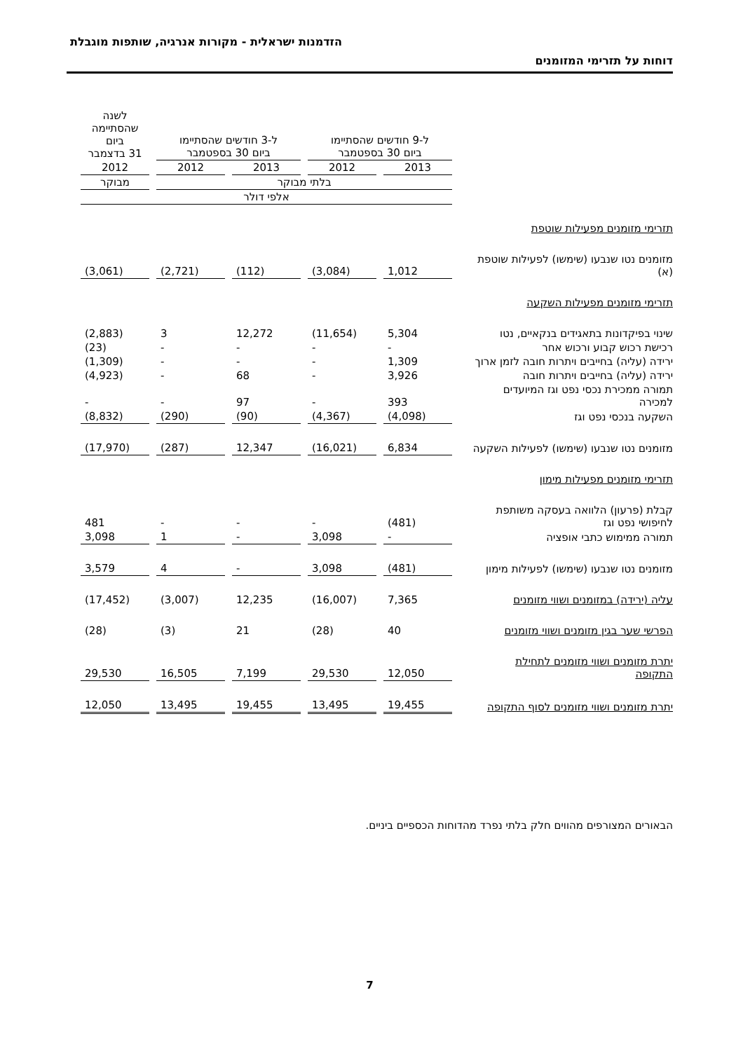הזדמנות ישראלית - מקורות אנרגיה, שותפות מוגבלת
דוחות על תזרימי המזומנים
| | ל-9 חודשים שהסתיימו ביום 30 בספטמבר | | ל-3 חודשים שהסתיימו ביום 30 בספטמבר | | לשנה שהסתיימה ביום 31 בדצמבר |
| | 2013 | 2012 | 2013 | 2012 | 2012 |
| | בלתי מבוקר | | | | מבוקר |
| | אלפי דולר | | | | |
| תזרימי מזומנים מפעילות שוטפת | | | | | |
| מזומנים נטו שנבעו (שימשו) לפעילות שוטפת (א) | 1,012 | (3,084) | (112) | (2,721) | (3,061) |
| תזרימי מזומנים מפעילות השקעה | | | | | |
| שינוי בפיקדונות בתאגידים בנקאיים, נטו | 5,304 | (11,654) | 12,272 | 3 | (2,883) |
| רכישת רכוש קבוע ורכוש אחר | - | - | - | - | (23) |
| ירידה (עליה) בחייבים ויתרות חובה לזמן ארוך | 1,309 | - | - | - | (1,309) |
| ירידה (עליה) בחייבים ויתרות חובה | 3,926 | - | 68 | - | (4,923) |
| תמורה ממכירת נכסי נפט וגז המיועדים למכירה | 393 | - | 97 | - | - |
| השקעה בנכסי נפט וגז | (4,098) | (4,367) | (90) | (290) | (8,832) |
| מזומנים נטו שנבעו (שימשו) לפעילות השקעה | 6,834 | (16,021) | 12,347 | (287) | (17,970) |
| תזרימי מזומנים מפעילות מימון | | | | | |
| קבלת (פרעון) הלוואה בעסקה משותפת לחיפושי נפט וגז | (481) | - | - | - | 481 |
| תמורה ממימוש כתבי אופציה | - | 3,098 | - | 1 | 3,098 |
| מזומנים נטו שנבעו (שימשו) לפעילות מימון | (481) | 3,098 | - | 4 | 3,579 |
| עליה (ירידה) במזומנים ושווי מזומנים | 7,365 | (16,007) | 12,235 | (3,007) | (17,452) |
| הפרשי שער בגין מזומנים ושווי מזומנים | 40 | (28) | 21 | (3) | (28) |
| יתרת מזומנים ושווי מזומנים לתחילת התקופה | 12,050 | 29,530 | 7,199 | 16,505 | 29,530 |
| יתרת מזומנים ושווי מזומנים לסוף התקופה | 19,455 | 13,495 | 19,455 | 13,495 | 12,050 |
הבאורים המצורפים מהווים חלק בלתי נפרד מהדוחות הכספיים ביניים.
7